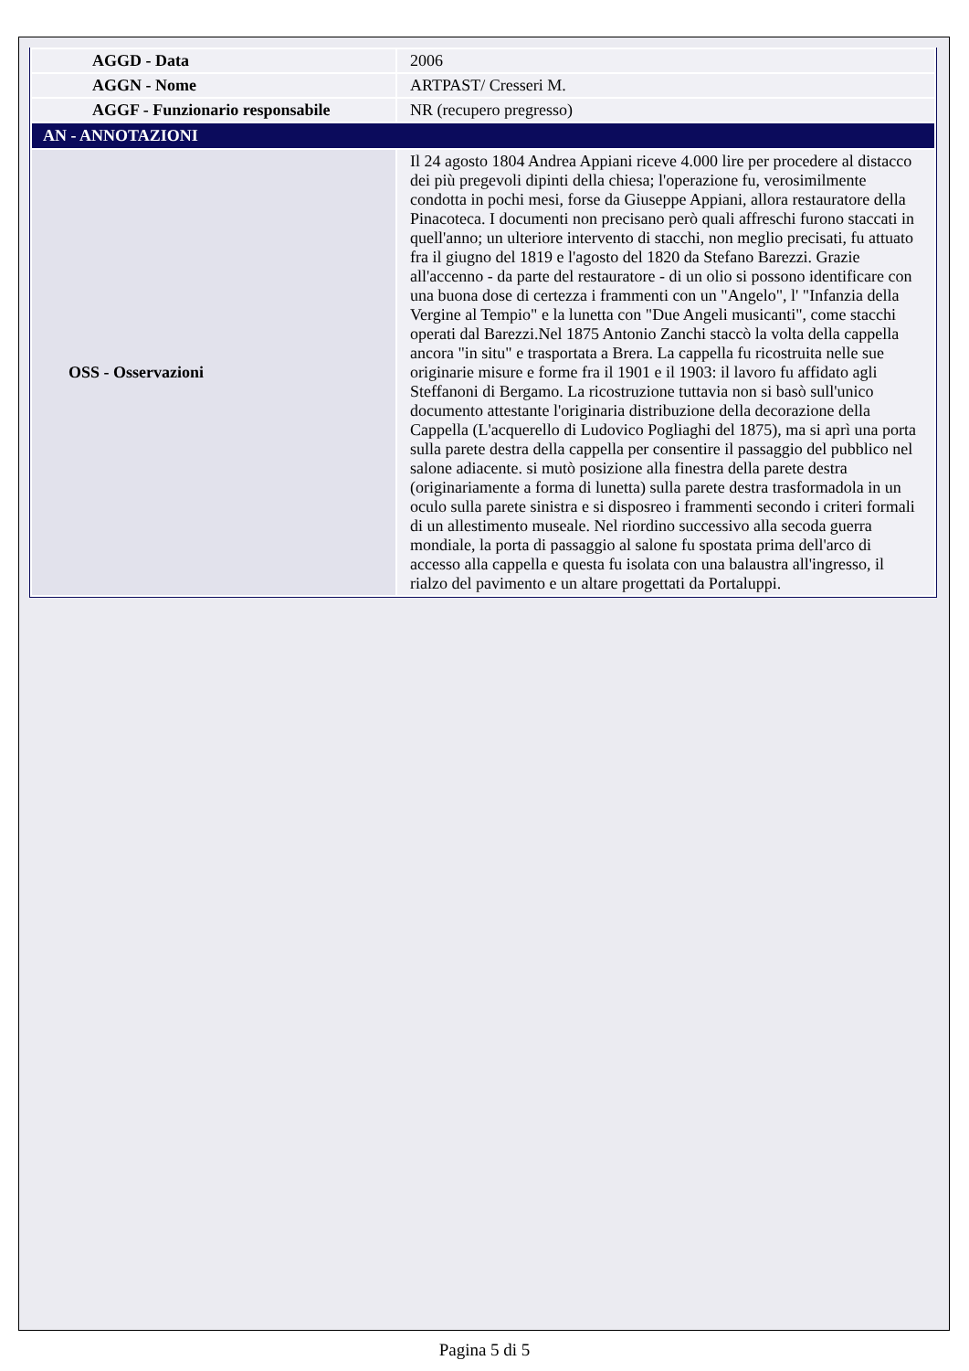| AGGD - Data | 2006 |
| AGGN - Nome | ARTPAST/ Cresseri M. |
| AGGF - Funzionario responsabile | NR (recupero pregresso) |
| AN - ANNOTAZIONI | |
| OSS - Osservazioni | Il 24 agosto 1804 Andrea Appiani riceve 4.000 lire per procedere al distacco dei più pregevoli dipinti della chiesa; l'operazione fu, verosimilmente condotta in pochi mesi, forse da Giuseppe Appiani, allora restauratore della Pinacoteca. I documenti non precisano però quali affreschi furono staccati in quell'anno; un ulteriore intervento di stacchi, non meglio precisati, fu attuato fra il giugno del 1819 e l'agosto del 1820 da Stefano Barezzi. Grazie all'accenno - da parte del restauratore - di un olio si possono identificare con una buona dose di certezza i frammenti con un "Angelo", l' "Infanzia della Vergine al Tempio" e la lunetta con "Due Angeli musicanti", come stacchi operati dal Barezzi.Nel 1875 Antonio Zanchi staccò la volta della cappella ancora "in situ" e trasportata a Brera. La cappella fu ricostruita nelle sue originarie misure e forme fra il 1901 e il 1903: il lavoro fu affidato agli Steffanoni di Bergamo. La ricostruzione tuttavia non si basò sull'unico documento attestante l'originaria distribuzione della decorazione della Cappella (L'acquerello di Ludovico Pogliaghi del 1875), ma si aprì una porta sulla parete destra della cappella per consentire il passaggio del pubblico nel salone adiacente. si mutò posizione alla finestra della parete destra (originariamente a forma di lunetta) sulla parete destra trasformadola in un oculo sulla parete sinistra e si disposreo i frammenti secondo i criteri formali di un allestimento museale. Nel riordino successivo alla secoda guerra mondiale, la porta di passaggio al salone fu spostata prima dell'arco di accesso alla cappella e questa fu isolata con una balaustra all'ingresso, il rialzo del pavimento e un altare progettati da Portaluppi. |
Pagina 5 di 5